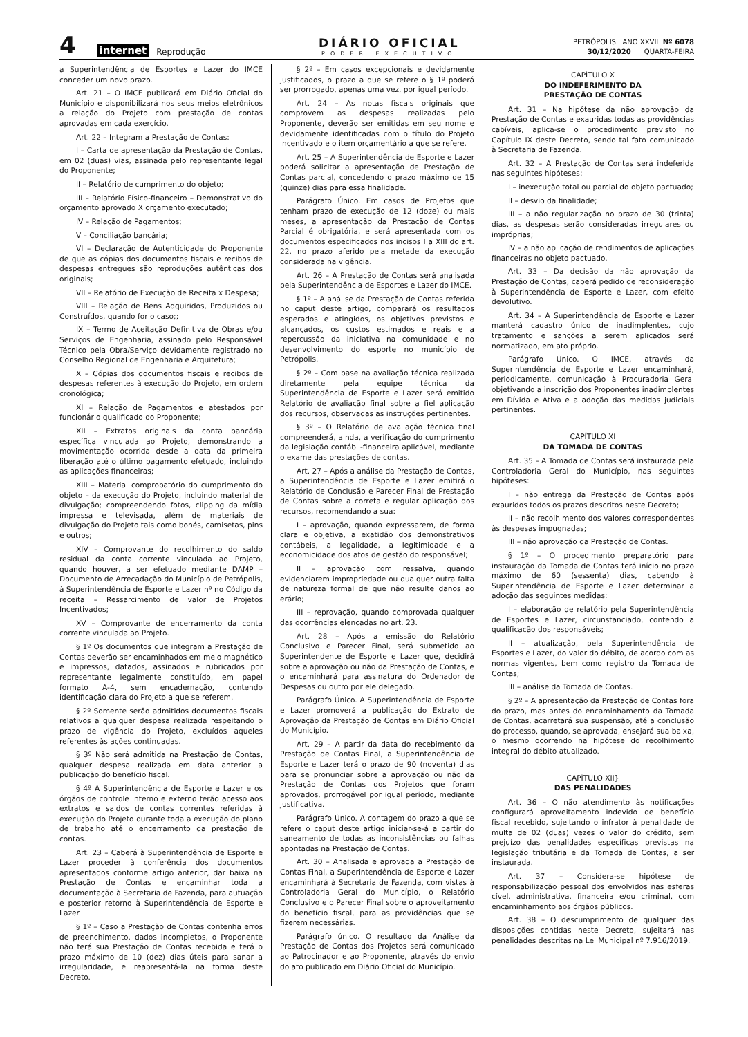4 internet Reprodução
DIÁRIO OFICIAL
PODER EXECUTIVO
PETRÓPOLIS ANO XXVII Nº 6078
30/12/2020 QUARTA-FEIRA
a Superintendência de Esportes e Lazer do IMCE conceder um novo prazo.
Art. 21 – O IMCE publicará em Diário Oficial do Município e disponibilizará nos seus meios eletrônicos a relação do Projeto com prestação de contas aprovadas em cada exercício.
Art. 22 – Integram a Prestação de Contas:
I – Carta de apresentação da Prestação de Contas, em 02 (duas) vias, assinada pelo representante legal do Proponente;
II – Relatório de cumprimento do objeto;
III – Relatório Físico-financeiro – Demonstrativo do orçamento aprovado X orçamento executado;
IV – Relação de Pagamentos;
V – Conciliação bancária;
VI – Declaração de Autenticidade do Proponente de que as cópias dos documentos fiscais e recibos de despesas entregues são reproduções autênticas dos originais;
VII – Relatório de Execução de Receita x Despesa;
VIII – Relação de Bens Adquiridos, Produzidos ou Construídos, quando for o caso;;
IX – Termo de Aceitação Definitiva de Obras e/ou Serviços de Engenharia, assinado pelo Responsável Técnico pela Obra/Serviço devidamente registrado no Conselho Regional de Engenharia e Arquitetura;
X – Cópias dos documentos fiscais e recibos de despesas referentes à execução do Projeto, em ordem cronológica;
XI – Relação de Pagamentos e atestados por funcionário qualificado do Proponente;
XII – Extratos originais da conta bancária específica vinculada ao Projeto, demonstrando a movimentação ocorrida desde a data da primeira liberação até o último pagamento efetuado, incluindo as aplicações financeiras;
XIII – Material comprobatório do cumprimento do objeto – da execução do Projeto, incluindo material de divulgação; compreendendo fotos, clipping da mídia impressa e televisada, além de materiais de divulgação do Projeto tais como bonés, camisetas, pins e outros;
XIV – Comprovante do recolhimento do saldo residual da conta corrente vinculada ao Projeto, quando houver, a ser efetuado mediante DAMP – Documento de Arrecadação do Município de Petrópolis, à Superintendência de Esporte e Lazer nº no Código da receita – Ressarcimento de valor de Projetos Incentivados;
XV – Comprovante de encerramento da conta corrente vinculada ao Projeto.
§ 1º Os documentos que integram a Prestação de Contas deverão ser encaminhados em meio magnético e impressos, datados, assinados e rubricados por representante legalmente constituído, em papel formato A-4, sem encadernação, contendo identificação clara do Projeto a que se referem.
§ 2º Somente serão admitidos documentos fiscais relativos a qualquer despesa realizada respeitando o prazo de vigência do Projeto, excluídos aqueles referentes às ações continuadas.
§ 3º Não será admitida na Prestação de Contas, qualquer despesa realizada em data anterior a publicação do benefício fiscal.
§ 4º A Superintendência de Esporte e Lazer e os órgãos de controle interno e externo terão acesso aos extratos e saldos de contas correntes referidas à execução do Projeto durante toda a execução do plano de trabalho até o encerramento da prestação de contas.
Art. 23 – Caberá à Superintendência de Esporte e Lazer proceder à conferência dos documentos apresentados conforme artigo anterior, dar baixa na Prestação de Contas e encaminhar toda a documentação à Secretaria de Fazenda, para autuação e posterior retorno à Superintendência de Esporte e Lazer
§ 1º – Caso a Prestação de Contas contenha erros de preenchimento, dados incompletos, o Proponente não terá sua Prestação de Contas recebida e terá o prazo máximo de 10 (dez) dias úteis para sanar a irregularidade, e reapresentá-la na forma deste Decreto.
§ 2º – Em casos excepcionais e devidamente justificados, o prazo a que se refere o § 1º poderá ser prorrogado, apenas uma vez, por igual período.
Art. 24 – As notas fiscais originais que comprovem as despesas realizadas pelo Proponente, deverão ser emitidas em seu nome e devidamente identificadas com o título do Projeto incentivado e o item orçamentário a que se refere.
Art. 25 – A Superintendência de Esporte e Lazer poderá solicitar a apresentação de Prestação de Contas parcial, concedendo o prazo máximo de 15 (quinze) dias para essa finalidade.
Parágrafo Único. Em casos de Projetos que tenham prazo de execução de 12 (doze) ou mais meses, a apresentação da Prestação de Contas Parcial é obrigatória, e será apresentada com os documentos especificados nos incisos I a XIII do art. 22, no prazo aferido pela metade da execução considerada na vigência.
Art. 26 – A Prestação de Contas será analisada pela Superintendência de Esportes e Lazer do IMCE.
§ 1º – A análise da Prestação de Contas referida no caput deste artigo, comparará os resultados esperados e atingidos, os objetivos previstos e alcançados, os custos estimados e reais e a repercussão da iniciativa na comunidade e no desenvolvimento do esporte no município de Petrópolis.
§ 2º – Com base na avaliação técnica realizada diretamente pela equipe técnica da Superintendência de Esporte e Lazer será emitido Relatório de avaliação final sobre a fiel aplicação dos recursos, observadas as instruções pertinentes.
§ 3º – O Relatório de avaliação técnica final compreenderá, ainda, a verificação do cumprimento da legislação contábil-financeira aplicável, mediante o exame das prestações de contas.
Art. 27 – Após a análise da Prestação de Contas, a Superintendência de Esporte e Lazer emitirá o Relatório de Conclusão e Parecer Final de Prestação de Contas sobre a correta e regular aplicação dos recursos, recomendando a sua:
I – aprovação, quando expressarem, de forma clara e objetiva, a exatidão dos demonstrativos contábeis, a legalidade, a legitimidade e a economicidade dos atos de gestão do responsável;
II – aprovação com ressalva, quando evidenciarem impropriedade ou qualquer outra falta de natureza formal de que não resulte danos ao erário;
III – reprovação, quando comprovada qualquer das ocorrências elencadas no art. 23.
Art. 28 – Após a emissão do Relatório Conclusivo e Parecer Final, será submetido ao Superintendente de Esporte e Lazer que, decidirá sobre a aprovação ou não da Prestação de Contas, e o encaminhará para assinatura do Ordenador de Despesas ou outro por ele delegado.
Parágrafo Único. A Superintendência de Esporte e Lazer promoverá a publicação do Extrato de Aprovação da Prestação de Contas em Diário Oficial do Município.
Art. 29 – A partir da data do recebimento da Prestação de Contas Final, a Superintendência de Esporte e Lazer terá o prazo de 90 (noventa) dias para se pronunciar sobre a aprovação ou não da Prestação de Contas dos Projetos que foram aprovados, prorrogável por igual período, mediante justificativa.
Parágrafo Único. A contagem do prazo a que se refere o caput deste artigo iniciar-se-á a partir do saneamento de todas as inconsistências ou falhas apontadas na Prestação de Contas.
Art. 30 – Analisada e aprovada a Prestação de Contas Final, a Superintendência de Esporte e Lazer encaminhará à Secretaria de Fazenda, com vistas à Controladoria Geral do Município, o Relatório Conclusivo e o Parecer Final sobre o aproveitamento do benefício fiscal, para as providências que se fizerem necessárias.
Parágrafo único. O resultado da Análise da Prestação de Contas dos Projetos será comunicado ao Patrocinador e ao Proponente, através do envio do ato publicado em Diário Oficial do Município.
CAPÍTULO X
DO INDEFERIMENTO DA
PRESTAÇÃO DE CONTAS
Art. 31 – Na hipótese da não aprovação da Prestação de Contas e exauridas todas as providências cabíveis, aplica-se o procedimento previsto no Capítulo IX deste Decreto, sendo tal fato comunicado à Secretaria de Fazenda.
Art. 32 – A Prestação de Contas será indeferida nas seguintes hipóteses:
I – inexecução total ou parcial do objeto pactuado;
II – desvio da finalidade;
III – a não regularização no prazo de 30 (trinta) dias, as despesas serão consideradas irregulares ou impróprias;
IV – a não aplicação de rendimentos de aplicações financeiras no objeto pactuado.
Art. 33 – Da decisão da não aprovação da Prestação de Contas, caberá pedido de reconsideração à Superintendência de Esporte e Lazer, com efeito devolutivo.
Art. 34 – A Superintendência de Esporte e Lazer manterá cadastro único de inadimplentes, cujo tratamento e sanções a serem aplicados será normatizado, em ato próprio.
Parágrafo Único. O IMCE, através da Superintendência de Esporte e Lazer encaminhará, periodicamente, comunicação à Procuradoria Geral objetivando a inscrição dos Proponentes inadimplentes em Dívida e Ativa e a adoção das medidas judiciais pertinentes.
CAPÍTULO XI
DA TOMADA DE CONTAS
Art. 35 – A Tomada de Contas será instaurada pela Controladoria Geral do Município, nas seguintes hipóteses:
I – não entrega da Prestação de Contas após exauridos todos os prazos descritos neste Decreto;
II – não recolhimento dos valores correspondentes às despesas impugnadas;
III – não aprovação da Prestação de Contas.
§ 1º – O procedimento preparatório para instauração da Tomada de Contas terá início no prazo máximo de 60 (sessenta) dias, cabendo à Superintendência de Esporte e Lazer determinar a adoção das seguintes medidas:
I – elaboração de relatório pela Superintendência de Esportes e Lazer, circunstanciado, contendo a qualificação dos responsáveis;
II – atualização, pela Superintendência de Esportes e Lazer, do valor do débito, de acordo com as normas vigentes, bem como registro da Tomada de Contas;
III – análise da Tomada de Contas.
§ 2º – A apresentação da Prestação de Contas fora do prazo, mas antes do encaminhamento da Tomada de Contas, acarretará sua suspensão, até a conclusão do processo, quando, se aprovada, ensejará sua baixa, o mesmo ocorrendo na hipótese do recolhimento integral do débito atualizado.
CAPÍTULO XII}
DAS PENALIDADES
Art. 36 – O não atendimento às notificações configurará aproveitamento indevido de benefício fiscal recebido, sujeitando o infrator à penalidade de multa de 02 (duas) vezes o valor do crédito, sem prejuízo das penalidades específicas previstas na legislação tributária e da Tomada de Contas, a ser instaurada.
Art. 37 – Considera-se hipótese de responsabilização pessoal dos envolvidos nas esferas cível, administrativa, financeira e/ou criminal, com encaminhamento aos órgãos públicos.
Art. 38 – O descumprimento de qualquer das disposições contidas neste Decreto, sujeitará nas penalidades descritas na Lei Municipal nº 7.916/2019.